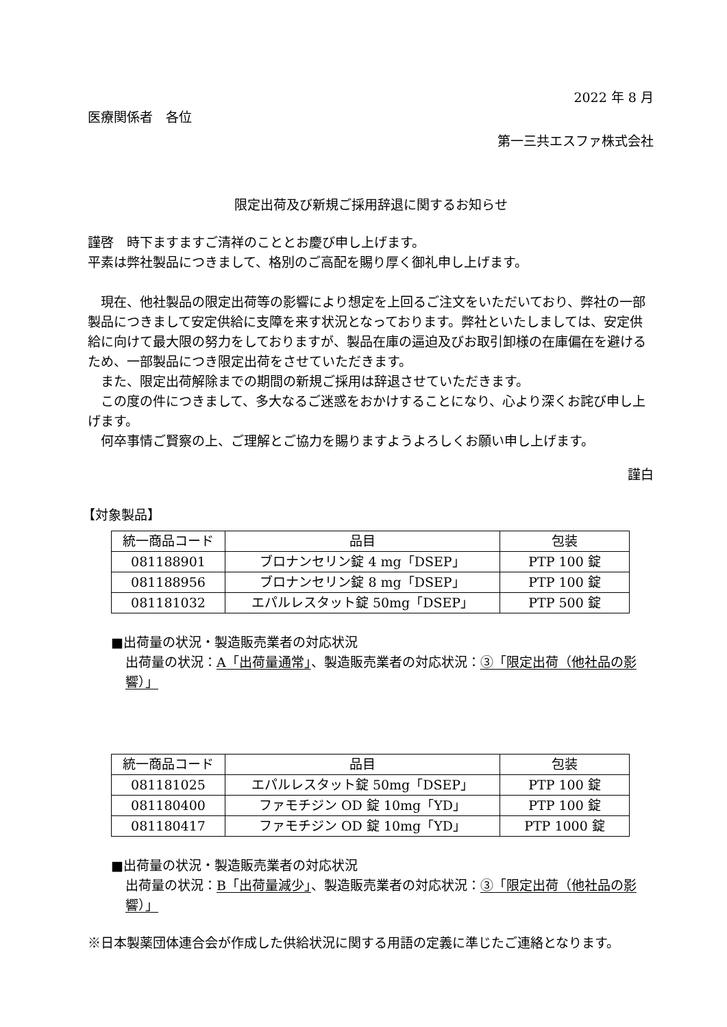2022 年 8 月
医療関係者　各位
第一三共エスファ株式会社
限定出荷及び新規ご採用辞退に関するお知らせ
謹啓　時下ますますご清祥のこととお慶び申し上げます。
平素は弊社製品につきまして、格別のご高配を賜り厚く御礼申し上げます。
　現在、他社製品の限定出荷等の影響により想定を上回るご注文をいただいており、弊社の一部製品につきまして安定供給に支障を来す状況となっております。弊社といたしましては、安定供給に向けて最大限の努力をしておりますが、製品在庫の逼迫及びお取引卸様の在庫偏在を避けるため、一部製品につき限定出荷をさせていただきます。
　また、限定出荷解除までの期間の新規ご採用は辞退させていただきます。
　この度の件につきまして、多大なるご迷惑をおかけすることになり、心より深くお詫び申し上げます。
　何卒事情ご賢察の上、ご理解とご協力を賜りますようよろしくお願い申し上げます。
謹白
【対象製品】
| 統一商品コード | 品目 | 包装 |
| --- | --- | --- |
| 081188901 | ブロナンセリン錠 4 mg「DSEP」 | PTP 100 錠 |
| 081188956 | ブロナンセリン錠 8 mg「DSEP」 | PTP 100 錠 |
| 081181032 | エパルレスタット錠 50mg「DSEP」 | PTP 500 錠 |
■出荷量の状況・製造販売業者の対応状況
出荷量の状況：A「出荷量通常」、製造販売業者の対応状況：③「限定出荷（他社品の影響）」
| 統一商品コード | 品目 | 包装 |
| --- | --- | --- |
| 081181025 | エパルレスタット錠 50mg「DSEP」 | PTP 100 錠 |
| 081180400 | ファモチジン OD 錠 10mg「YD」 | PTP 100 錠 |
| 081180417 | ファモチジン OD 錠 10mg「YD」 | PTP 1000 錠 |
■出荷量の状況・製造販売業者の対応状況
出荷量の状況：B「出荷量減少」、製造販売業者の対応状況：③「限定出荷（他社品の影響）」
※日本製薬団体連合会が作成した供給状況に関する用語の定義に準じたご連絡となります。